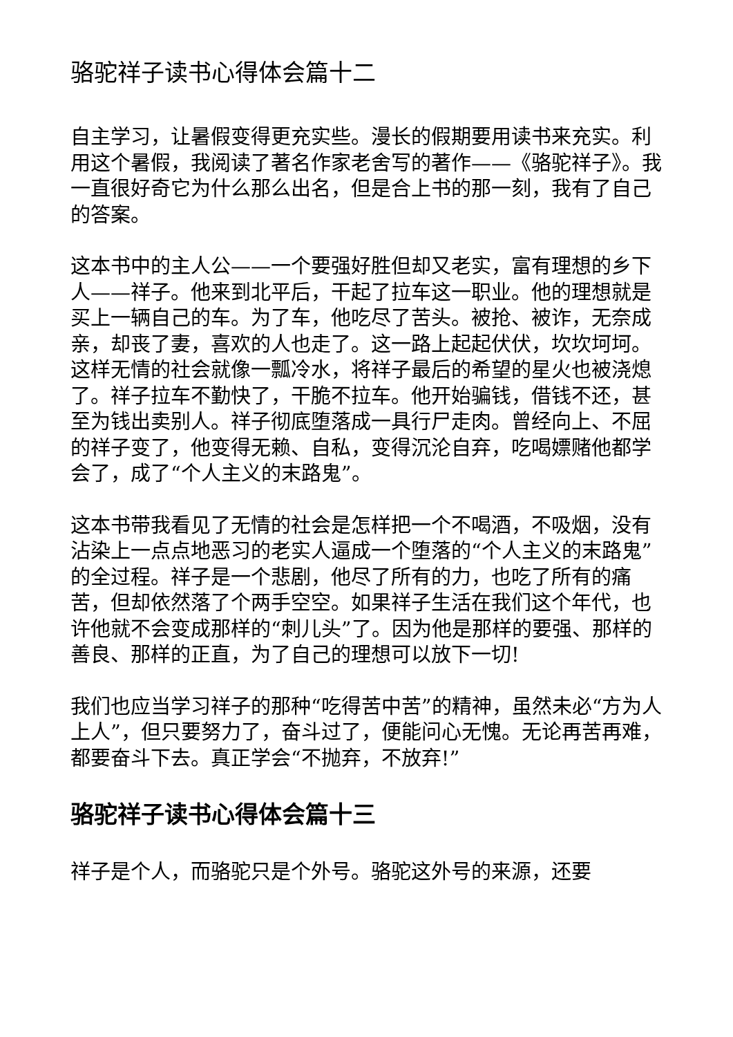骆驼祥子读书心得体会篇十二
自主学习，让暑假变得更充实些。漫长的假期要用读书来充实。利用这个暑假，我阅读了著名作家老舍写的著作——《骆驼祥子》。我一直很好奇它为什么那么出名，但是合上书的那一刻，我有了自己的答案。
这本书中的主人公——一个要强好胜但却又老实，富有理想的乡下人——祥子。他来到北平后，干起了拉车这一职业。他的理想就是买上一辆自己的车。为了车，他吃尽了苦头。被抢、被诈，无奈成亲，却丧了妻，喜欢的人也走了。这一路上起起伏伏，坎坎坷坷。这样无情的社会就像一瓢冷水，将祥子最后的希望的星火也被浇熄了。祥子拉车不勤快了，干脆不拉车。他开始骗钱，借钱不还，甚至为钱出卖别人。祥子彻底堕落成一具行尸走肉。曾经向上、不屈的祥子变了，他变得无赖、自私，变得沉沦自弃，吃喝嫖赌他都学会了，成了“个人主义的末路鬼”。
这本书带我看见了无情的社会是怎样把一个不喝酒，不吸烟，没有沾染上一点点地恶习的老实人逼成一个堕落的“个人主义的末路鬼”的全过程。祥子是一个悲剧，他尽了所有的力，也吃了所有的痛苦，但却依然落了个两手空空。如果祥子生活在我们这个年代，也许他就不会变成那样的“刺儿头”了。因为他是那样的要强、那样的善良、那样的正直，为了自己的理想可以放下一切!
我们也应当学习祥子的那种“吃得苦中苦”的精神，虽然未必“方为人上人”，但只要努力了，奋斗过了，便能问心无愧。无论再苦再难，都要奋斗下去。真正学会“不抛弃，不放弃!”
骆驼祥子读书心得体会篇十三
祥子是个人，而骆驼只是个外号。骆驼这外号的来源，还要